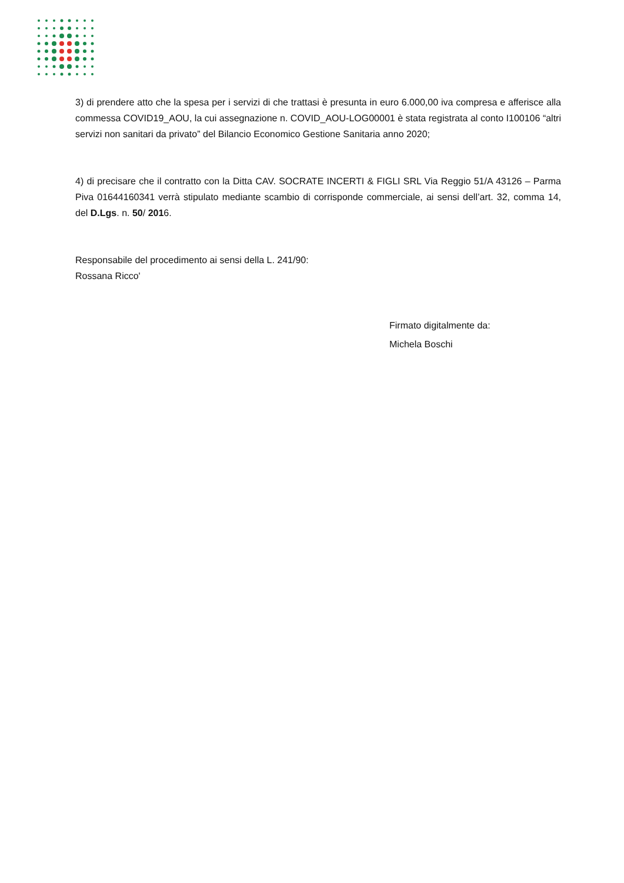3) di prendere atto che la spesa per i servizi di che trattasi è presunta in euro 6.000,00 iva compresa e afferisce alla commessa COVID19_AOU, la cui assegnazione n. COVID_AOU-LOG00001 è stata registrata al conto I100106 “altri servizi non sanitari da privato” del Bilancio Economico Gestione Sanitaria anno 2020;
4) di precisare che il contratto con la Ditta CAV. SOCRATE INCERTI & FIGLI SRL Via Reggio 51/A 43126 – Parma Piva 01644160341 verrà stipulato mediante scambio di corrisponde commerciale, ai sensi dell’art. 32, comma 14, del D.Lgs. n. 50/ 2016.
Responsabile del procedimento ai sensi della L. 241/90:
Rossana Ricco'
Firmato digitalmente da:
Michela Boschi